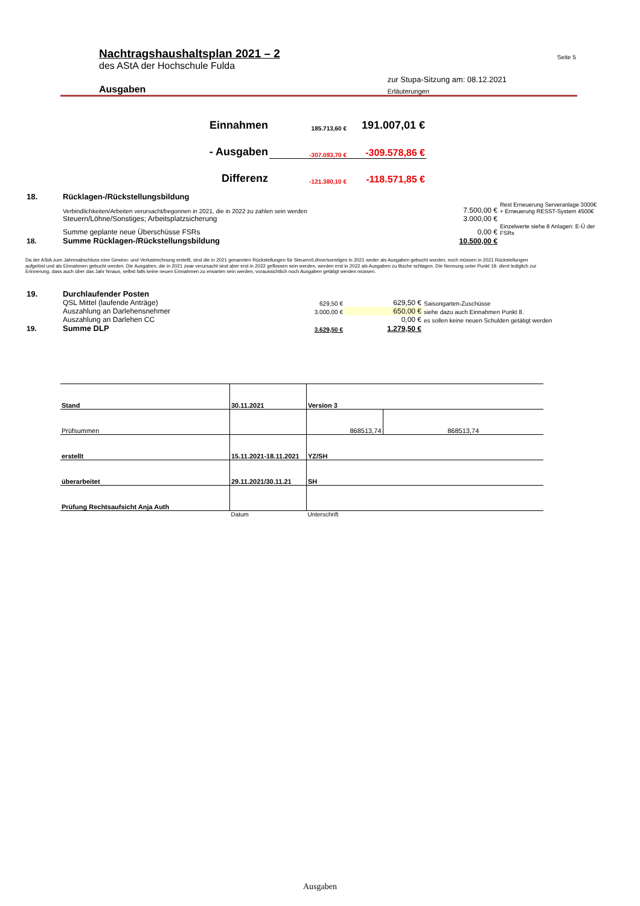| | Nachtragshaushaltsplan 2021 – 2 | Seite 5 |
| | des AStA der Hochschule Fulda | |
| | | zur Stupa-Sitzung am: 08.12.2021 |
| | Ausgaben | Erläuterungen |
| | Einnahmen | 185.713,60 € | 191.007,01 € | |
| | - Ausgaben | -307.093,70 € | -309.578,86 € | |
| | Differenz | -121.380,10 € | -118.571,85 € | |
| 18. | Rücklagen-/Rückstellungsbildung | | | |
| | Verbindlichkeiten/Arbeiten verursacht/begonnen in 2021, die in 2022 zu zahlen sein werden | | 7.500,00 € | Rest Erneuerung Serveranlage 3000€ + Erneuerung RESST-System 4500€ |
| | Steuern/Löhne/Sonstiges; Arbeitsplatzsicherung | | 3.000,00 € | |
| | Summe geplante neue Überschüsse FSRs | | 0,00 € | Einzelwerte siehe 8 Anlagen: E-Ü der FSRs |
| 18. | Summe Rücklagen-/Rückstellungsbildung | | 10.500,00 € | |
Da der AStA zum Jahresabschluss eine Gewinn- und Verlustrechnung erstellt, sind die in 2021 genannten Rückstellungen für Steuern/Löhne/sonstiges in 2021 weder als Ausgaben gebucht worden, noch müssen in 2021 Rückstellungen aufgelöst und als Einnahmen gebucht werden. Die Ausgaben, die in 2021 zwar verursacht sind aber erst in 2022 geflossen sein werden, werden erst in 2022 als Ausgaben zu Buche schlagen. Die Nennung unter Punkt 19. dient lediglich zur Erinnerung, dass auch über das Jahr hinaus, selbst falls keine neuen Einnahmen zu erwarten sein werden, voraussichtlich noch Ausgaben getätigt werden müssen.
| 19. | Durchlaufender Posten | | | |
| | QSL Mittel (laufende Anträge) | 629,50 € | 629,50 € | Saisongarten-Zuschüsse |
| | Auszahlung an Darlehensnehmer | 3.000,00 € | 650,00 € | siehe dazu auch Einnahmen Punkt 8. |
| | Auszahlung an Darlehen CC | | 0,00 € | es sollen keine neuen Schulden getätigt werden |
| 19. | Summe DLP | 3.629,50 € | 1.279,50 € | |
| Stand | 30.11.2021 | Version 3 | |
| Prüfsummen | | 868513,74 | 868513,74 |
| erstellt | 15.11.2021-18.11.2021 | YZ/SH | |
| überarbeitet | 29.11.2021/30.11.21 | SH | |
| Prüfung Rechtsaufsicht Anja Auth | | | |
| | Datum | Unterschrift | |
Ausgaben